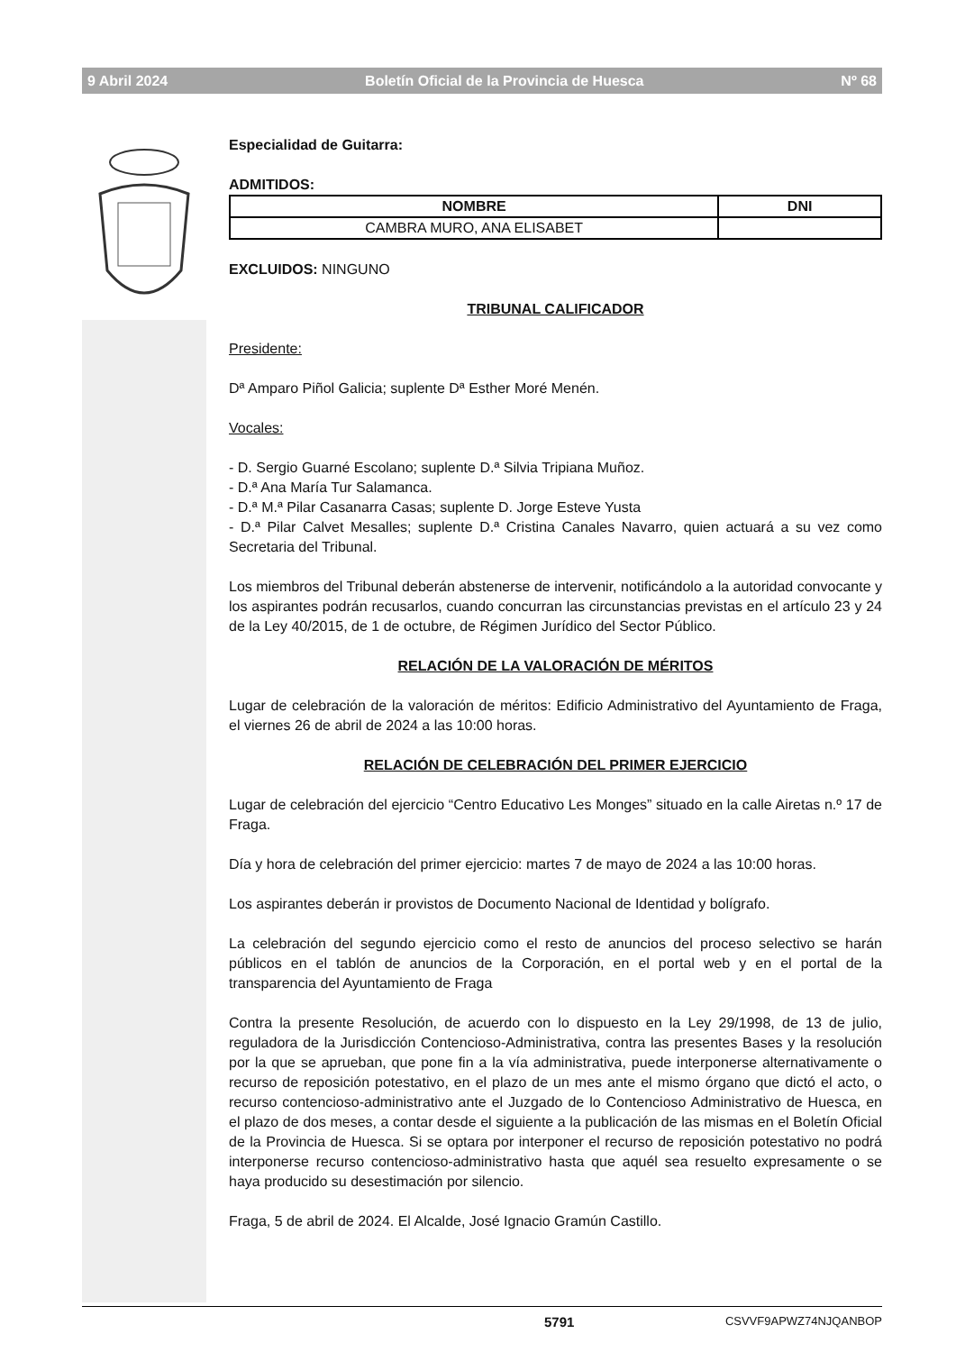9 Abril 2024 Boletín Oficial de la Provincia de Huesca Nº 68
Especialidad de Guitarra:
ADMITIDOS:
| NOMBRE | DNI |
| --- | --- |
| CAMBRA MURO, ANA ELISABET | |
EXCLUIDOS: NINGUNO
TRIBUNAL CALIFICADOR
Presidente:
Dª Amparo Piñol Galicia; suplente Dª Esther Moré Menén.
Vocales:
- D. Sergio Guarné Escolano; suplente D.ª Silvia Tripiana Muñoz.
- D.ª Ana María Tur Salamanca.
- D.ª M.ª Pilar Casanarra Casas; suplente D. Jorge Esteve Yusta
- D.ª Pilar Calvet Mesalles; suplente D.ª Cristina Canales Navarro, quien actuará a su vez como Secretaria del Tribunal.
Los miembros del Tribunal deberán abstenerse de intervenir, notificándolo a la autoridad convocante y los aspirantes podrán recusarlos, cuando concurran las circunstancias previstas en el artículo 23 y 24 de la Ley 40/2015, de 1 de octubre, de Régimen Jurídico del Sector Público.
RELACIÓN DE LA VALORACIÓN DE MÉRITOS
Lugar de celebración de la valoración de méritos: Edificio Administrativo del Ayuntamiento de Fraga, el viernes 26 de abril de 2024 a las 10:00 horas.
RELACIÓN DE CELEBRACIÓN DEL PRIMER EJERCICIO
Lugar de celebración del ejercicio “Centro Educativo Les Monges” situado en la calle Airetas n.º 17 de Fraga.
Día y hora de celebración del primer ejercicio: martes 7 de mayo de 2024 a las 10:00 horas.
Los aspirantes deberán ir provistos de Documento Nacional de Identidad y bolígrafo.
La celebración del segundo ejercicio como el resto de anuncios del proceso selectivo se harán públicos en el tablón de anuncios de la Corporación, en el portal web y en el portal de la transparencia del Ayuntamiento de Fraga
Contra la presente Resolución, de acuerdo con lo dispuesto en la Ley 29/1998, de 13 de julio, reguladora de la Jurisdicción Contencioso-Administrativa, contra las presentes Bases y la resolución por la que se aprueban, que pone fin a la vía administrativa, puede interponerse alternativamente o recurso de reposición potestativo, en el plazo de un mes ante el mismo órgano que dictó el acto, o recurso contencioso-administrativo ante el Juzgado de lo Contencioso Administrativo de Huesca, en el plazo de dos meses, a contar desde el siguiente a la publicación de las mismas en el Boletín Oficial de la Provincia de Huesca. Si se optara por interponer el recurso de reposición potestativo no podrá interponerse recurso contencioso-administrativo hasta que aquél sea resuelto expresamente o se haya producido su desestimación por silencio.
Fraga, 5 de abril de 2024. El Alcalde, José Ignacio Gramún Castillo.
5791 CSVVF9APWZ74NJQANBOP